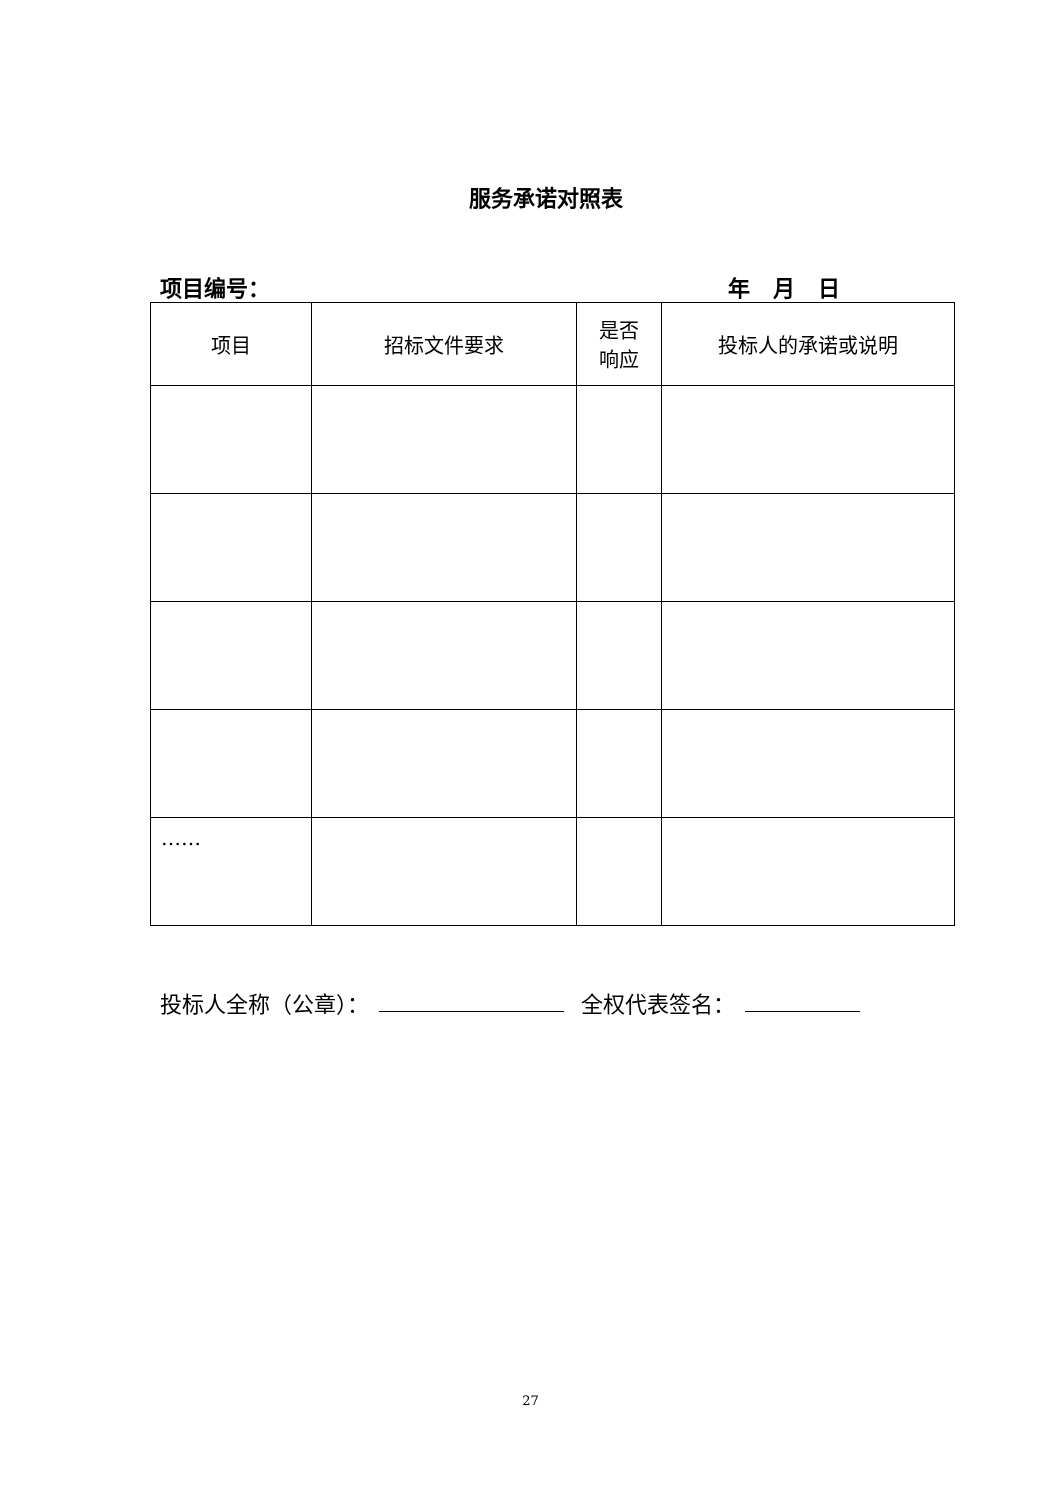服务承诺对照表
项目编号： 年 月 日
| 项目 | 招标文件要求 | 是否 响应 | 投标人的承诺或说明 |
| --- | --- | --- | --- |
| …… | | | |
投标人全称（公章）： 全权代表签名：
27